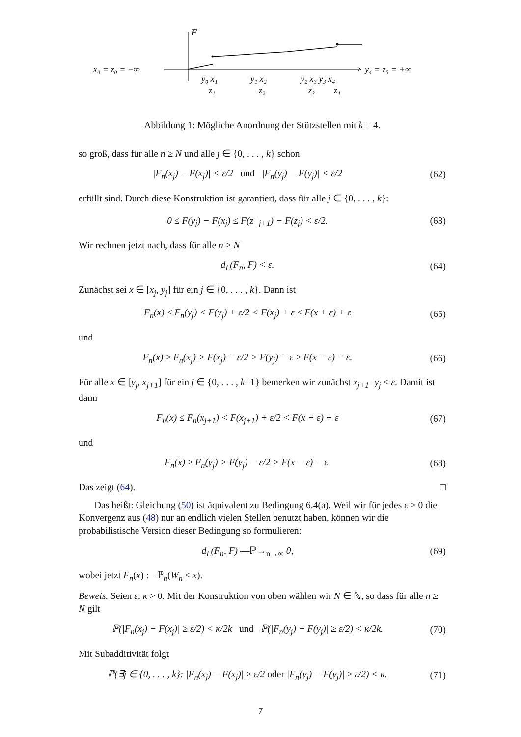F
x₀ = z₀ = −∞
y₄ = z₅ = +∞
y₀ x₁
y₁ x₂
y₂ x₃ y₃ x₄
z₁
z₂
z₃
z₄
Abbildung 1: Mögliche Anordnung der Stützstellen mit k = 4.
so groß, dass für alle n ≥ N und alle j ∈ {0, . . . , k} schon
|F<sub>n</sub>(x<sub>j</sub>) − F(x<sub>j</sub>)| < ε/2 und |F<sub>n</sub>(y<sub>j</sub>) − F(y<sub>j</sub>)| < ε/2
(62)
erfüllt sind. Durch diese Konstruktion ist garantiert, dass für alle j ∈ {0, . . . , k}:
0 ≤ F(y<sub>j</sub>) − F(x<sub>j</sub>) ≤ F(z<sup>−</sup><sub>j+1</sub>) − F(z<sub>j</sub>) < ε/2.
(63)
Wir rechnen jetzt nach, dass für alle n ≥ N
d<sub>L</sub>(F<sub>n</sub>, F) < ε. (64)
Zunächst sei x ∈ [x<sub>j</sub>, y<sub>j</sub>] für ein j ∈ {0, . . . , k}. Dann ist
F<sub>n</sub>(x) ≤ F<sub>n</sub>(y<sub>j</sub>) < F(y<sub>j</sub>) + ε/2 < F(x<sub>j</sub>) + ε ≤ F(x + ε) + ε
(65)
und
F<sub>n</sub>(x) ≥ F<sub>n</sub>(x<sub>j</sub>) > F(x<sub>j</sub>) − ε/2 > F(y<sub>j</sub>) − ε ≥ F(x − ε) − ε.
(66)
Für alle x ∈ [y<sub>j</sub>, x<sub>j+1</sub>] für ein j ∈ {0, . . . , k−1} bemerken wir zunächst x<sub>j+1</sub>−y<sub>j</sub> < ε. Damit ist dann
F<sub>n</sub>(x) ≤ F<sub>n</sub>(x<sub>j+1</sub>) < F(x<sub>j+1</sub>) + ε/2 < F(x + ε) + ε
(67)
und
F<sub>n</sub>(x) ≥ F<sub>n</sub>(y<sub>j</sub>) > F(y<sub>j</sub>) − ε/2 > F(x − ε) − ε.
(68)
Das zeigt (64). □
Das heißt: Gleichung (50) ist äquivalent zu Bedingung 6.4(a). Weil wir für jedes ε > 0 die Konvergenz aus (48) nur an endlich vielen Stellen benutzt haben, können wir die probabilistische Version dieser Bedingung so formulieren:
d<sub>L</sub>(F<sub>n</sub>, F) —ℙ→<sub>n→∞</sub> 0, (69)
wobei jetzt F<sub>n</sub>(x) := ℙ<sub>n</sub>(W<sub>n</sub> ≤ x).
Beweis. Seien ε, κ > 0. Mit der Konstruktion von oben wählen wir N ∈ ℕ, so dass für alle n ≥ N gilt
ℙ(|F<sub>n</sub>(x<sub>j</sub>) − F(x<sub>j</sub>)| ≥ ε/2) < κ/2k und ℙ(|F<sub>n</sub>(y<sub>j</sub>) − F(y<sub>j</sub>)| ≥ ε/2) < κ/2k.
(70)
Mit Subadditivität folgt
ℙ(∃j ∈ {0, . . . , k}: |F<sub>n</sub>(x<sub>j</sub>) − F(x<sub>j</sub>)| ≥ ε/2 oder |F<sub>n</sub>(y<sub>j</sub>) − F(y<sub>j</sub>)| ≥ ε/2) < κ.
(71)
7